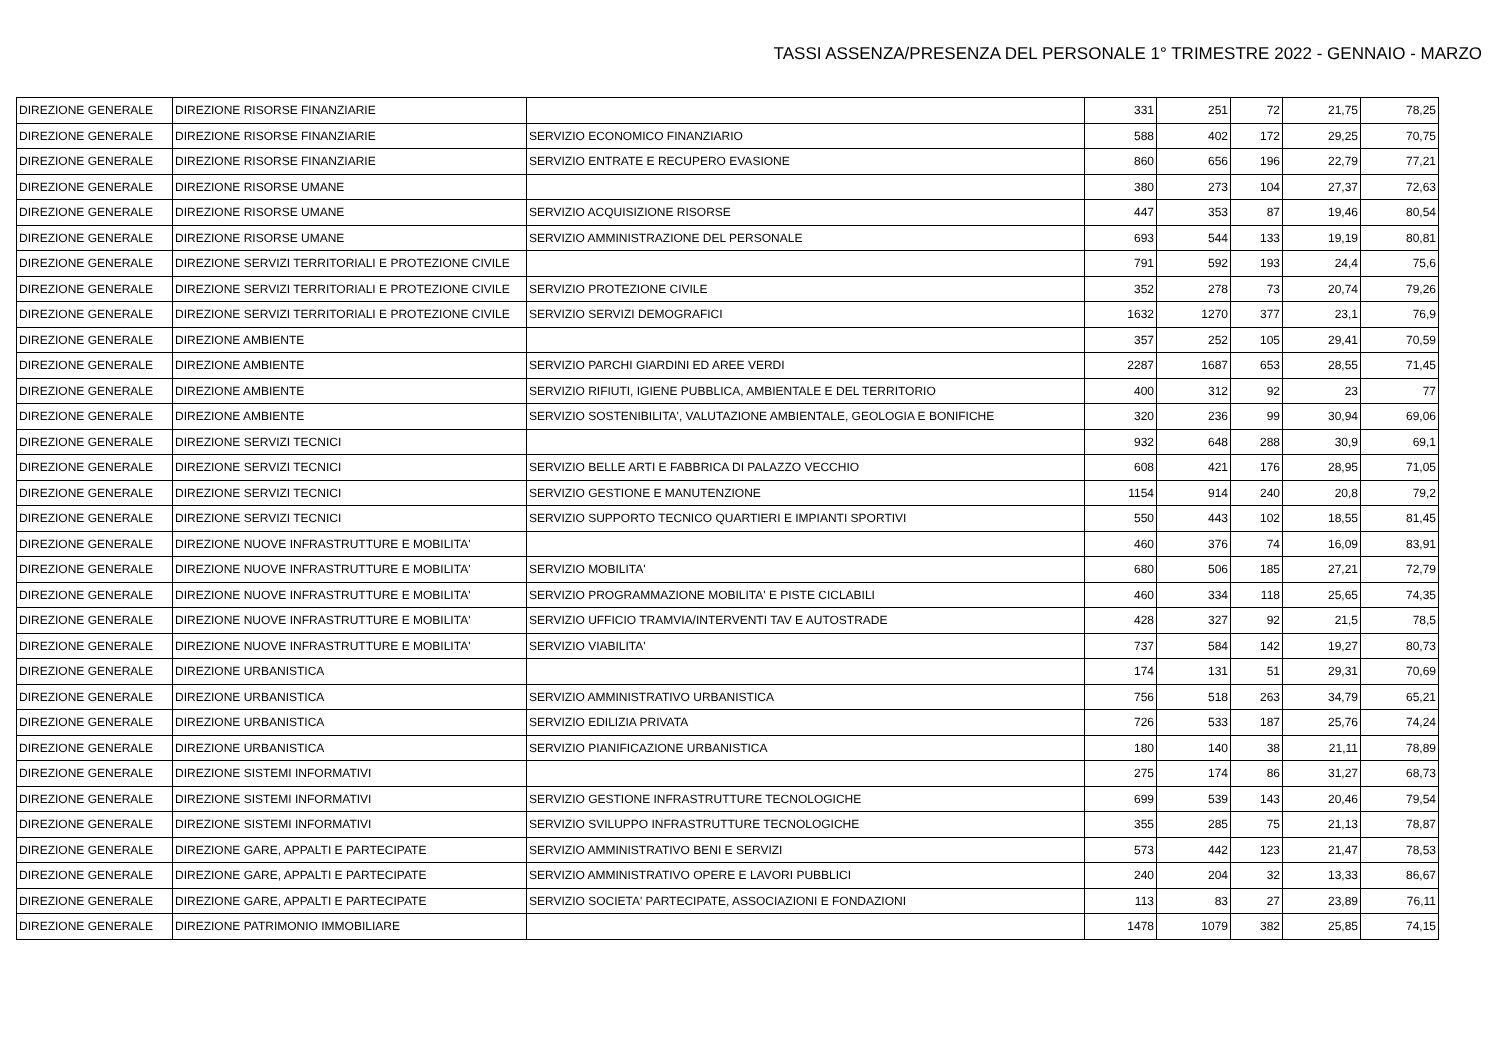TASSI ASSENZA/PRESENZA DEL PERSONALE 1° TRIMESTRE 2022 - GENNAIO - MARZO
| DIREZIONE GENERALE | DIREZIONE RISORSE FINANZIARIE | | 331 | 251 | 72 | 21,75 | 78,25 |
| DIREZIONE GENERALE | DIREZIONE RISORSE FINANZIARIE | SERVIZIO ECONOMICO FINANZIARIO | 588 | 402 | 172 | 29,25 | 70,75 |
| DIREZIONE GENERALE | DIREZIONE RISORSE FINANZIARIE | SERVIZIO ENTRATE E RECUPERO EVASIONE | 860 | 656 | 196 | 22,79 | 77,21 |
| DIREZIONE GENERALE | DIREZIONE RISORSE UMANE | | 380 | 273 | 104 | 27,37 | 72,63 |
| DIREZIONE GENERALE | DIREZIONE RISORSE UMANE | SERVIZIO ACQUISIZIONE RISORSE | 447 | 353 | 87 | 19,46 | 80,54 |
| DIREZIONE GENERALE | DIREZIONE RISORSE UMANE | SERVIZIO AMMINISTRAZIONE DEL PERSONALE | 693 | 544 | 133 | 19,19 | 80,81 |
| DIREZIONE GENERALE | DIREZIONE SERVIZI TERRITORIALI E PROTEZIONE CIVILE | | 791 | 592 | 193 | 24,4 | 75,6 |
| DIREZIONE GENERALE | DIREZIONE SERVIZI TERRITORIALI E PROTEZIONE CIVILE | SERVIZIO PROTEZIONE CIVILE | 352 | 278 | 73 | 20,74 | 79,26 |
| DIREZIONE GENERALE | DIREZIONE SERVIZI TERRITORIALI E PROTEZIONE CIVILE | SERVIZIO SERVIZI DEMOGRAFICI | 1632 | 1270 | 377 | 23,1 | 76,9 |
| DIREZIONE GENERALE | DIREZIONE AMBIENTE | | 357 | 252 | 105 | 29,41 | 70,59 |
| DIREZIONE GENERALE | DIREZIONE AMBIENTE | SERVIZIO PARCHI GIARDINI ED AREE VERDI | 2287 | 1687 | 653 | 28,55 | 71,45 |
| DIREZIONE GENERALE | DIREZIONE AMBIENTE | SERVIZIO RIFIUTI, IGIENE PUBBLICA, AMBIENTALE E DEL TERRITORIO | 400 | 312 | 92 | 23 | 77 |
| DIREZIONE GENERALE | DIREZIONE AMBIENTE | SERVIZIO SOSTENIBILITA', VALUTAZIONE AMBIENTALE, GEOLOGIA E BONIFICHE | 320 | 236 | 99 | 30,94 | 69,06 |
| DIREZIONE GENERALE | DIREZIONE SERVIZI TECNICI | | 932 | 648 | 288 | 30,9 | 69,1 |
| DIREZIONE GENERALE | DIREZIONE SERVIZI TECNICI | SERVIZIO BELLE ARTI E FABBRICA DI PALAZZO VECCHIO | 608 | 421 | 176 | 28,95 | 71,05 |
| DIREZIONE GENERALE | DIREZIONE SERVIZI TECNICI | SERVIZIO GESTIONE E MANUTENZIONE | 1154 | 914 | 240 | 20,8 | 79,2 |
| DIREZIONE GENERALE | DIREZIONE SERVIZI TECNICI | SERVIZIO SUPPORTO TECNICO QUARTIERI E IMPIANTI SPORTIVI | 550 | 443 | 102 | 18,55 | 81,45 |
| DIREZIONE GENERALE | DIREZIONE NUOVE INFRASTRUTTURE E MOBILITA' | | 460 | 376 | 74 | 16,09 | 83,91 |
| DIREZIONE GENERALE | DIREZIONE NUOVE INFRASTRUTTURE E MOBILITA' | SERVIZIO MOBILITA' | 680 | 506 | 185 | 27,21 | 72,79 |
| DIREZIONE GENERALE | DIREZIONE NUOVE INFRASTRUTTURE E MOBILITA' | SERVIZIO PROGRAMMAZIONE MOBILITA' E PISTE CICLABILI | 460 | 334 | 118 | 25,65 | 74,35 |
| DIREZIONE GENERALE | DIREZIONE NUOVE INFRASTRUTTURE E MOBILITA' | SERVIZIO UFFICIO TRAMVIA/INTERVENTI TAV E AUTOSTRADE | 428 | 327 | 92 | 21,5 | 78,5 |
| DIREZIONE GENERALE | DIREZIONE NUOVE INFRASTRUTTURE E MOBILITA' | SERVIZIO VIABILITA' | 737 | 584 | 142 | 19,27 | 80,73 |
| DIREZIONE GENERALE | DIREZIONE URBANISTICA | | 174 | 131 | 51 | 29,31 | 70,69 |
| DIREZIONE GENERALE | DIREZIONE URBANISTICA | SERVIZIO AMMINISTRATIVO URBANISTICA | 756 | 518 | 263 | 34,79 | 65,21 |
| DIREZIONE GENERALE | DIREZIONE URBANISTICA | SERVIZIO EDILIZIA PRIVATA | 726 | 533 | 187 | 25,76 | 74,24 |
| DIREZIONE GENERALE | DIREZIONE URBANISTICA | SERVIZIO PIANIFICAZIONE URBANISTICA | 180 | 140 | 38 | 21,11 | 78,89 |
| DIREZIONE GENERALE | DIREZIONE SISTEMI INFORMATIVI | | 275 | 174 | 86 | 31,27 | 68,73 |
| DIREZIONE GENERALE | DIREZIONE SISTEMI INFORMATIVI | SERVIZIO GESTIONE INFRASTRUTTURE TECNOLOGICHE | 699 | 539 | 143 | 20,46 | 79,54 |
| DIREZIONE GENERALE | DIREZIONE SISTEMI INFORMATIVI | SERVIZIO SVILUPPO INFRASTRUTTURE TECNOLOGICHE | 355 | 285 | 75 | 21,13 | 78,87 |
| DIREZIONE GENERALE | DIREZIONE GARE, APPALTI E PARTECIPATE | SERVIZIO AMMINISTRATIVO BENI E SERVIZI | 573 | 442 | 123 | 21,47 | 78,53 |
| DIREZIONE GENERALE | DIREZIONE GARE, APPALTI E PARTECIPATE | SERVIZIO AMMINISTRATIVO OPERE E LAVORI PUBBLICI | 240 | 204 | 32 | 13,33 | 86,67 |
| DIREZIONE GENERALE | DIREZIONE GARE, APPALTI E PARTECIPATE | SERVIZIO SOCIETA' PARTECIPATE, ASSOCIAZIONI E FONDAZIONI | 113 | 83 | 27 | 23,89 | 76,11 |
| DIREZIONE GENERALE | DIREZIONE PATRIMONIO IMMOBILIARE | | 1478 | 1079 | 382 | 25,85 | 74,15 |